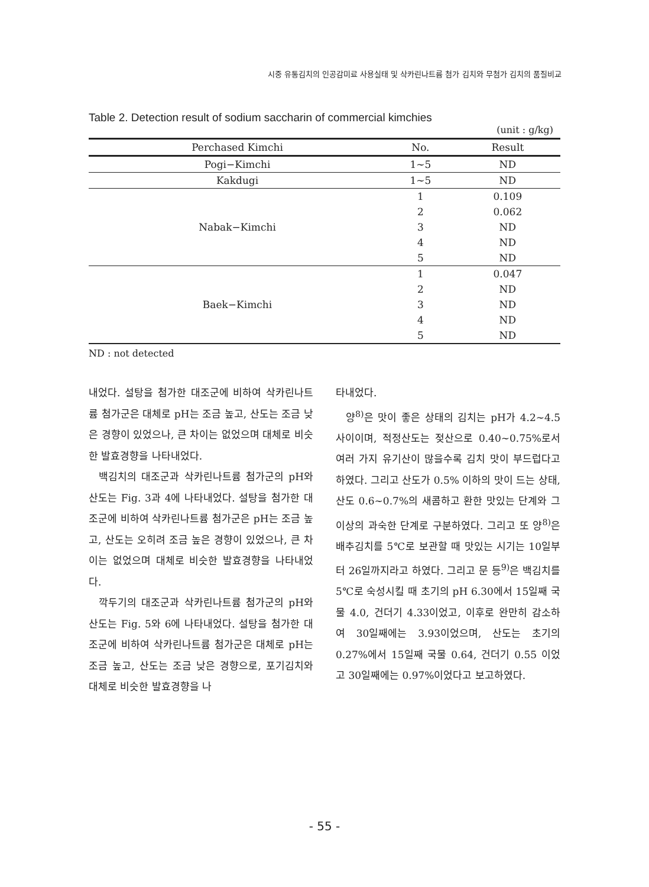시중 유통김치의 인공감미료 사용실태 및 삭카린나트륨 첨가 김치와 무첨가 김치의 품질비교
Table 2. Detection result of sodium saccharin of commercial kimchies
(unit : g/kg)
| Perchased Kimchi | No. | Result |
| --- | --- | --- |
| Pogi−Kimchi | 1~5 | ND |
| Kakdugi | 1~5 | ND |
| Nabak−Kimchi | 1 | 0.109 |
| | 2 | 0.062 |
| | 3 | ND |
| | 4 | ND |
| | 5 | ND |
| Baek−Kimchi | 1 | 0.047 |
| | 2 | ND |
| | 3 | ND |
| | 4 | ND |
| | 5 | ND |
ND : not detected
내었다. 설탕을 첨가한 대조군에 비하여 삭카린나트륨 첨가군은 대체로 pH는 조금 높고, 산도는 조금 낮은 경향이 있었으나, 큰 차이는 없었으며 대체로 비슷한 발효경향을 나타내었다.
백김치의 대조군과 삭카린나트륨 첨가군의 pH와 산도는 Fig. 3과 4에 나타내었다. 설탕을 첨가한 대조군에 비하여 삭카린나트륨 첨가군은 pH는 조금 높고, 산도는 오히려 조금 높은 경향이 있었으나, 큰 차이는 없었으며 대체로 비슷한 발효경향을 나타내었다.
깍두기의 대조군과 삭카린나트륨 첨가군의 pH와 산도는 Fig. 5와 6에 나타내었다. 설탕을 첨가한 대조군에 비하여 삭카린나트륨 첨가군은 대체로 pH는 조금 높고, 산도는 조금 낮은 경향으로, 포기김치와 대체로 비슷한 발효경향을 나
타내었다.
양<sup>8)</sup>은 맛이 좋은 상태의 김치는 pH가 4.2~4.5 사이이며, 적정산도는 젖산으로 0.40~0.75%로서 여러 가지 유기산이 많을수록 김치 맛이 부드럽다고 하였다. 그리고 산도가 0.5% 이하의 맛이 드는 상태, 산도 0.6~0.7%의 새콤하고 환한 맛있는 단계와 그 이상의 과숙한 단계로 구분하였다. 그리고 또 양<sup>8)</sup>은 배추김치를 5℃로 보관할 때 맛있는 시기는 10일부터 26일까지라고 하였다. 그리고 문 등<sup>9)</sup>은 백김치를 5℃로 숙성시킬 때 초기의 pH 6.30에서 15일째 국물 4.0, 건더기 4.33이었고, 이후로 완만히 감소하여 30일째에는 3.93이었으며, 산도는 초기의 0.27%에서 15일째 국물 0.64, 건더기 0.55 이었고 30일째에는 0.97%이었다고 보고하였다.
- 55 -